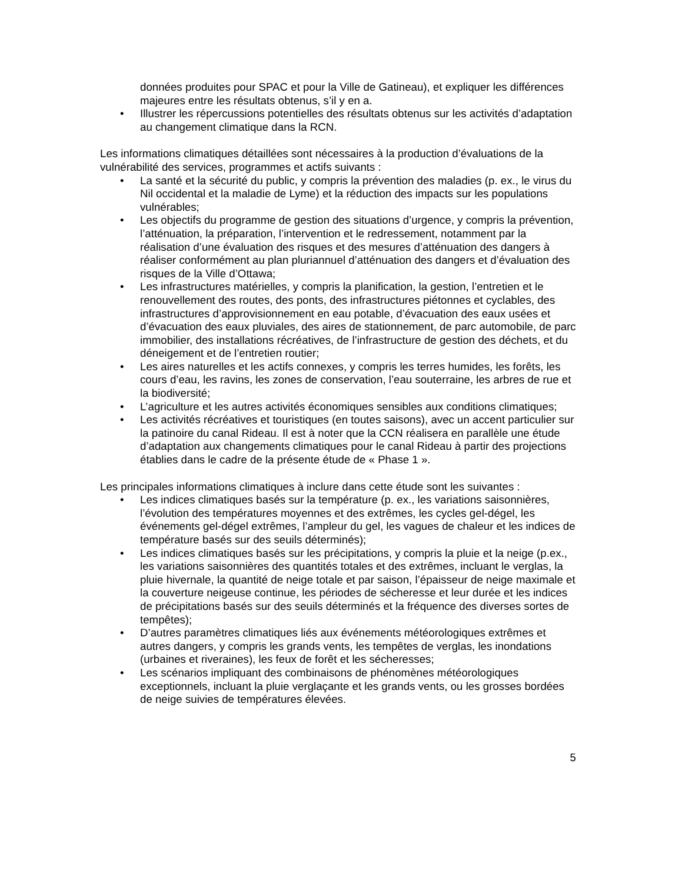données produites pour SPAC et pour la Ville de Gatineau), et expliquer les différences majeures entre les résultats obtenus, s’il y en a.
• Illustrer les répercussions potentielles des résultats obtenus sur les activités d’adaptation au changement climatique dans la RCN.
Les informations climatiques détaillées sont nécessaires à la production d’évaluations de la vulnérabilité des services, programmes et actifs suivants :
• La santé et la sécurité du public, y compris la prévention des maladies (p. ex., le virus du Nil occidental et la maladie de Lyme) et la réduction des impacts sur les populations vulnérables;
• Les objectifs du programme de gestion des situations d’urgence, y compris la prévention, l’atténuation, la préparation, l’intervention et le redressement, notamment par la réalisation d’une évaluation des risques et des mesures d’atténuation des dangers à réaliser conformément au plan pluriannuel d’atténuation des dangers et d’évaluation des risques de la Ville d’Ottawa;
• Les infrastructures matérielles, y compris la planification, la gestion, l’entretien et le renouvellement des routes, des ponts, des infrastructures piétonnes et cyclables, des infrastructures d’approvisionnement en eau potable, d’évacuation des eaux usées et d’évacuation des eaux pluviales, des aires de stationnement, de parc automobile, de parc immobilier, des installations récréatives, de l’infrastructure de gestion des déchets, et du déneigement et de l’entretien routier;
• Les aires naturelles et les actifs connexes, y compris les terres humides, les forêts, les cours d’eau, les ravins, les zones de conservation, l’eau souterraine, les arbres de rue et la biodiversité;
• L’agriculture et les autres activités économiques sensibles aux conditions climatiques;
• Les activités récréatives et touristiques (en toutes saisons), avec un accent particulier sur la patinoire du canal Rideau. Il est à noter que la CCN réalisera en parallèle une étude d’adaptation aux changements climatiques pour le canal Rideau à partir des projections établies dans le cadre de la présente étude de « Phase 1 ».
Les principales informations climatiques à inclure dans cette étude sont les suivantes :
• Les indices climatiques basés sur la température (p. ex., les variations saisonnières, l’évolution des températures moyennes et des extrêmes, les cycles gel-dégel, les événements gel-dégel extrêmes, l’ampleur du gel, les vagues de chaleur et les indices de température basés sur des seuils déterminés);
• Les indices climatiques basés sur les précipitations, y compris la pluie et la neige (p.ex., les variations saisonnières des quantités totales et des extrêmes, incluant le verglas, la pluie hivernale, la quantité de neige totale et par saison, l’épaisseur de neige maximale et la couverture neigeuse continue, les périodes de sécheresse et leur durée et les indices de précipitations basés sur des seuils déterminés et la fréquence des diverses sortes de tempêtes);
• D’autres paramètres climatiques liés aux événements météorologiques extrêmes et autres dangers, y compris les grands vents, les tempêtes de verglas, les inondations (urbaines et riveraines), les feux de forêt et les sécheresses;
• Les scénarios impliquant des combinaisons de phénomènes météorologiques exceptionnels, incluant la pluie verglaçante et les grands vents, ou les grosses bordées de neige suivies de températures élevées.
5